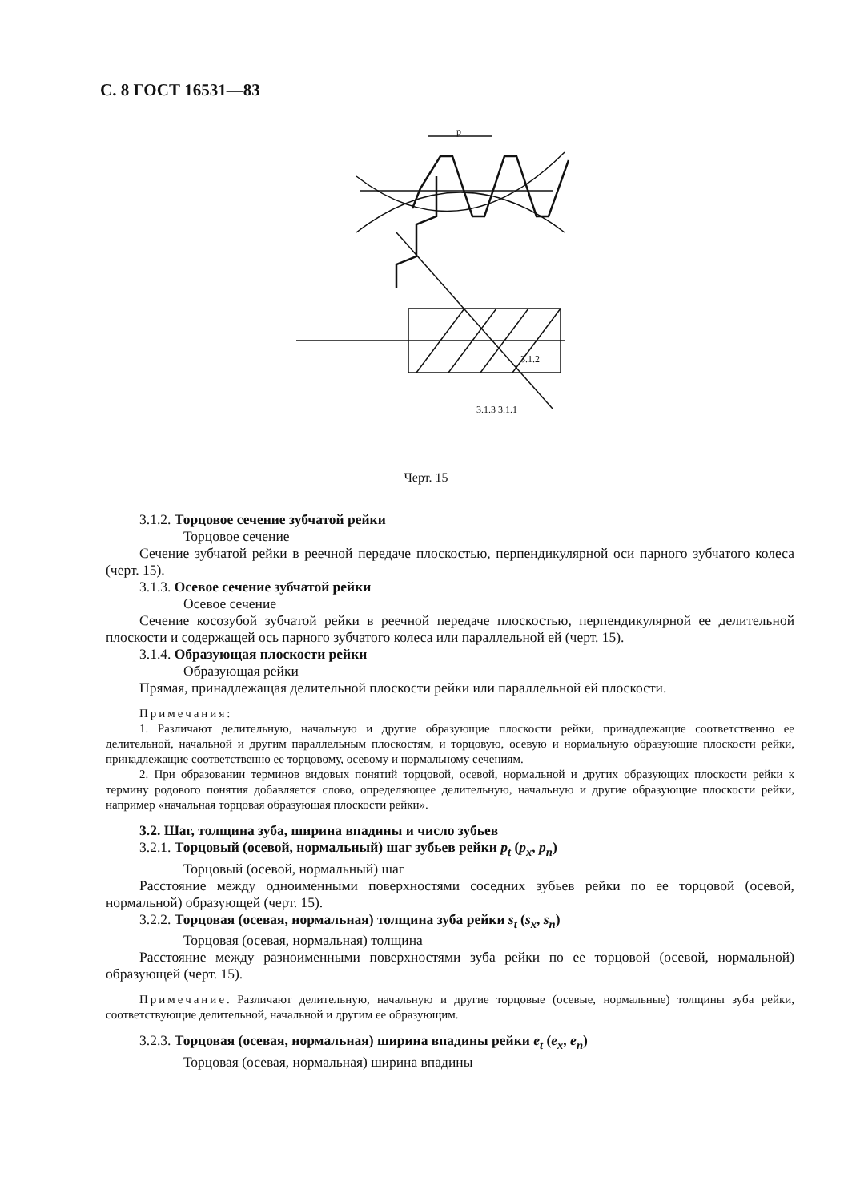С. 8 ГОСТ 16531—83
p
3.1.2
3.1.3 3.1.1
Черт. 15
3.1.2. Торцовое сечение зубчатой рейки
Торцовое сечение
Сечение зубчатой рейки в реечной передаче плоскостью, перпендикулярной оси парного зубчатого колеса (черт. 15).
3.1.3. Осевое сечение зубчатой рейки
Осевое сечение
Сечение косозубой зубчатой рейки в реечной передаче плоскостью, перпендикулярной ее делительной плоскости и содержащей ось парного зубчатого колеса или параллельной ей (черт. 15).
3.1.4. Образующая плоскости рейки
Образующая рейки
Прямая, принадлежащая делительной плоскости рейки или параллельной ей плоскости.
Примечания:
1. Различают делительную, начальную и другие образующие плоскости рейки, принадлежащие соответственно ее делительной, начальной и другим параллельным плоскостям, и торцовую, осевую и нормальную образующие плоскости рейки, принадлежащие соответственно ее торцовому, осевому и нормальному сечениям.
2. При образовании терминов видовых понятий торцовой, осевой, нормальной и других образующих плоскости рейки к термину родового понятия добавляется слово, определяющее делительную, начальную и другие образующие плоскости рейки, например «начальная торцовая образующая плоскости рейки».
3.2. Шаг, толщина зуба, ширина впадины и число зубьев
3.2.1. Торцовый (осевой, нормальный) шаг зубьев рейки p<sub>t</sub> (p<sub>x</sub>, p<sub>n</sub>)
Торцовый (осевой, нормальный) шаг
Расстояние между одноименными поверхностями соседних зубьев рейки по ее торцовой (осевой, нормальной) образующей (черт. 15).
3.2.2. Торцовая (осевая, нормальная) толщина зуба рейки s<sub>t</sub> (s<sub>x</sub>, s<sub>n</sub>)
Торцовая (осевая, нормальная) толщина
Расстояние между разноименными поверхностями зуба рейки по ее торцовой (осевой, нормальной) образующей (черт. 15).
Примечание. Различают делительную, начальную и другие торцовые (осевые, нормальные) толщины зуба рейки, соответствующие делительной, начальной и другим ее образующим.
3.2.3. Торцовая (осевая, нормальная) ширина впадины рейки e<sub>t</sub> (e<sub>x</sub>, e<sub>n</sub>)
Торцовая (осевая, нормальная) ширина впадины